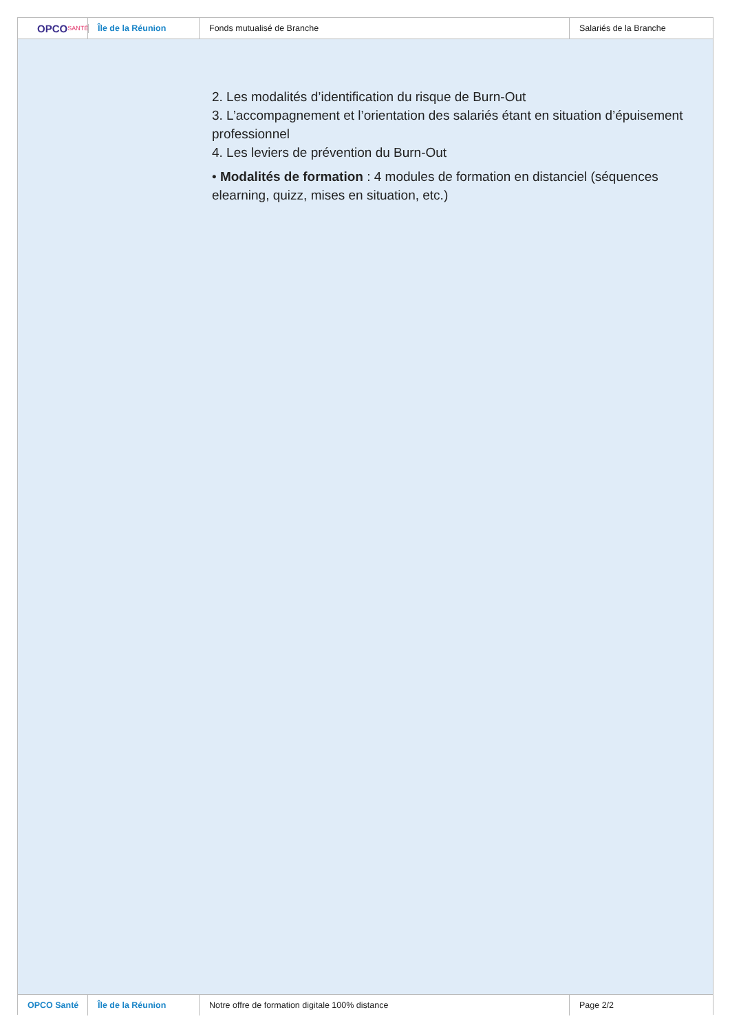OPCO SANTÉ
Île de la Réunion Fonds mutualisé de Branche Salariés de la Branche
2. Les modalités d’identification du risque de Burn-Out
3. L’accompagnement et l’orientation des salariés étant en situation d’épuisement professionnel
4. Les leviers de prévention du Burn-Out
• Modalités de formation : 4 modules de formation en distanciel (séquences elearning, quizz, mises en situation, etc.)
OPCO Santé Île de la Réunion Notre offre de formation digitale 100% distance Page 2/2